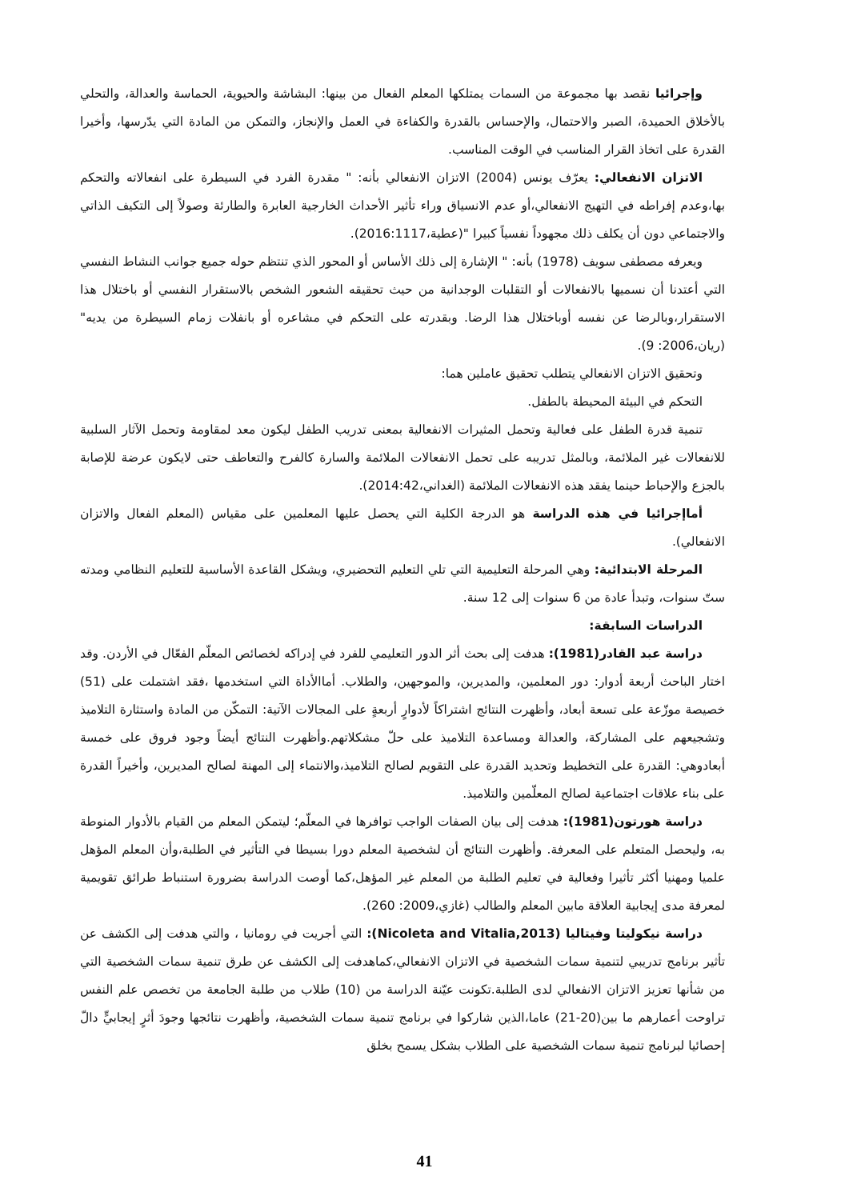وإجرائيا نقصد بها مجموعة من السمات يمتلكها المعلم الفعال من بينها: البشاشة والحيوية، الحماسة والعدالة، والتحلي بالأخلاق الحميدة، الصبر والاحتمال، والإحساس بالقدرة والكفاءة في العمل والإنجاز، والتمكن من المادة التي يدّرسها، وأخيرا القدرة على اتخاذ القرار المناسب في الوقت المناسب.
الاتزان الانفعالي: يعرّف يونس (2004) الاتزان الانفعالي بأنه: " مقدرة الفرد في السيطرة على انفعالاته والتحكم بها،وعدم إفراطه في التهيج الانفعالي،أو عدم الانسياق وراء تأثير الأحداث الخارجية العابرة والطارئة وصولاً إلى التكيف الذاتي والاجتماعي دون أن يكلف ذلك مجهوداً نفسياً كبيرا "(عطية،2016:1117).
ويعرفه مصطفى سويف (1978) بأنه: " الإشارة إلى ذلك الأساس أو المحور الذي تنتظم حوله جميع جوانب النشاط النفسي التي أعتدنا أن نسميها بالانفعالات أو التقلبات الوجدانية من حيث تحقيقه الشعور الشخص بالاستقرار النفسي أو باختلال هذا الاستقرار،وبالرضا عن نفسه أوباختلال هذا الرضا. وبقدرته على التحكم في مشاعره أو بانفلات زمام السيطرة من يديه" (ريان،2006: 9).
وتحقيق الاتزان الانفعالي يتطلب تحقيق عاملين هما:
التحكم في البيئة المحيطة بالطفل.
تنمية قدرة الطفل على فعالية وتحمل المثيرات الانفعالية بمعنى تدريب الطفل ليكون معد لمقاومة وتحمل الآثار السلبية للانفعالات غير الملائمة، وبالمثل تدريبه على تحمل الانفعالات الملائمة والسارة كالفرح والتعاطف حتى لايكون عرضة للإصابة بالجزع والإحباط حينما يفقد هذه الانفعالات الملائمة (الغداني،2014:42).
أماإجرائيا في هذه الدراسة هو الدرجة الكلية التي يحصل عليها المعلمين على مقياس (المعلم الفعال والاتزان الانفعالي).
المرحلة الابتدائية: وهي المرحلة التعليمية التي تلي التعليم التحضيري، ويشكل القاعدة الأساسية للتعليم النظامي ومدته ستّ سنوات، وتبدأ عادة من 6 سنوات إلى 12 سنة.
الدراسات السابقة:
دراسة عبد القادر(1981): هدفت إلى بحث أثر الدور التعليمي للفرد في إدراكه لخصائص المعلّم الفعّال في الأردن. وقد اختار الباحث أربعة أدوار: دور المعلمين، والمديرين، والموجهين، والطلاب. أماالأداة التي استخدمها ،فقد اشتملت على (51) خصيصة موزّعة على تسعة أبعاد، وأظهرت النتائج اشتراكاً لأدوارٍ أربعةٍ على المجالات الآتية: التمكّن من المادة واستثارة التلاميذ وتشجيعهم على المشاركة، والعدالة ومساعدة التلاميذ على حلّ مشكلاتهم.وأظهرت النتائج أيضاً وجود فروق على خمسة أبعادوهي: القدرة على التخطيط وتحديد القدرة على التقويم لصالح التلاميذ،والانتماء إلى المهنة لصالح المديرين، وأخيراً القدرة على بناء علاقات اجتماعية لصالح المعلّمين والتلاميذ.
دراسة هورتون(1981): هدفت إلى بيان الصفات الواجب توافرها في المعلّم؛ ليتمكن المعلم من القيام بالأدوار المنوطة به، وليحصل المتعلم على المعرفة. وأظهرت النتائج أن لشخصية المعلم دورا بسيطا في التأثير في الطلبة،وأن المعلم المؤهل علميا ومهنيا أكثر تأثيرا وفعالية في تعليم الطلبة من المعلم غير المؤهل،كما أوصت الدراسة بضرورة استنباط طرائق تقويمية لمعرفة مدى إيجابية العلاقة مابين المعلم والطالب (غازي،2009: 260).
دراسة نيكوليتا وفيتاليا (Nicoleta and Vitalia,2013): التي أجريت في رومانيا ، والتي هدفت إلى الكشف عن تأثير برنامج تدريبي لتنمية سمات الشخصية في الاتزان الانفعالي،كماهدفت إلى الكشف عن طرق تنمية سمات الشخصية التي من شأنها تعزيز الاتزان الانفعالي لدى الطلبة.تكونت عيّنة الدراسة من (10) طلاب من طلبة الجامعة من تخصص علم النفس تراوحت أعمارهم ما بين(20-21) عاما،الذين شاركوا في برنامج تنمية سمات الشخصية، وأظهرت نتائجها وجودَ أثرٍ إيجابيٍّ دالّ إحصائيا لبرنامج تنمية سمات الشخصية على الطلاب بشكل يسمح بخلق
41